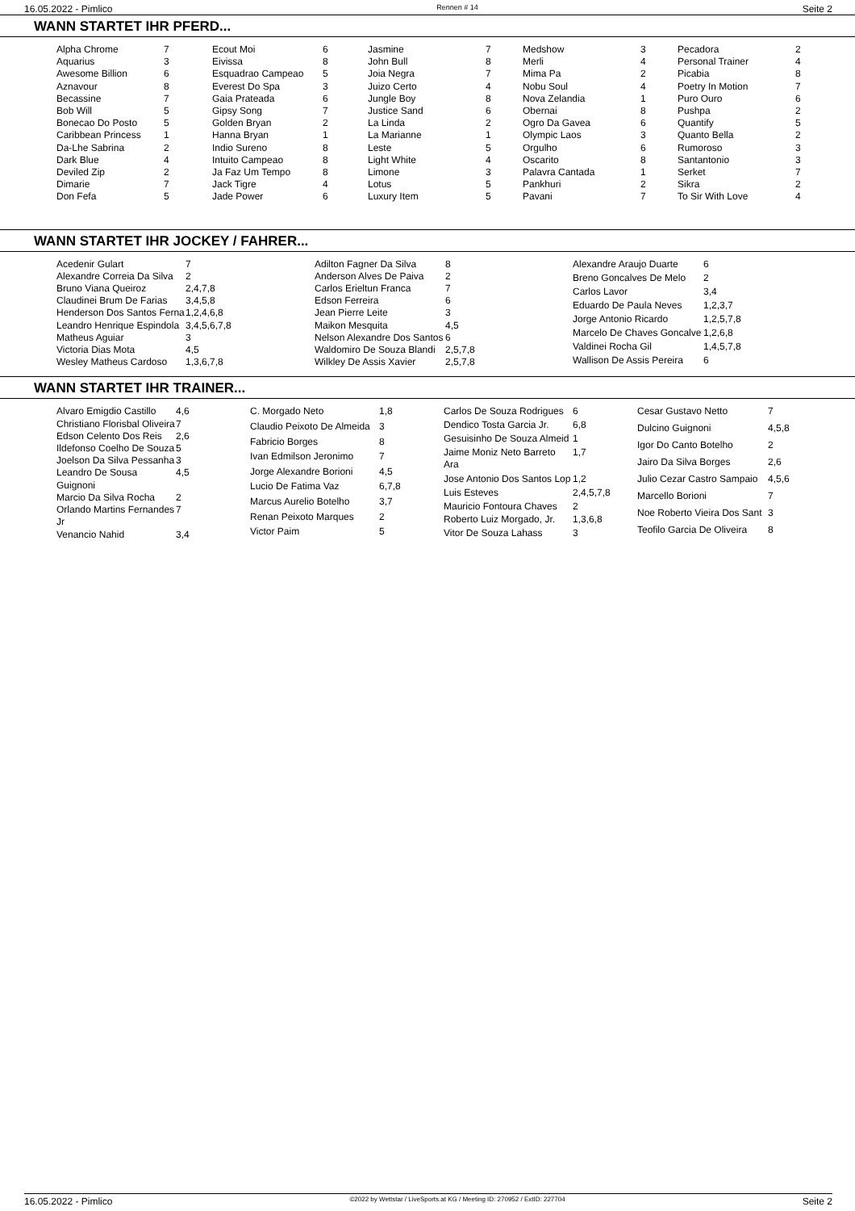16.05.2022 - Pimlico Rennen # 14 Seite 2
WANN STARTET IHR PFERD...
| Alpha Chrome | 7 | Ecout Moi | 6 | Jasmine | 7 | Medshow | 3 | Pecadora | 2 |
| Aquarius | 3 | Eivissa | 8 | John Bull | 8 | Merli | 4 | Personal Trainer | 4 |
| Awesome Billion | 6 | Esquadrao Campeao | 5 | Joia Negra | 7 | Mima Pa | 2 | Picabia | 8 |
| Aznavour | 8 | Everest Do Spa | 3 | Juizo Certo | 4 | Nobu Soul | 4 | Poetry In Motion | 7 |
| Becassine | 7 | Gaia Prateada | 6 | Jungle Boy | 8 | Nova Zelandia | 1 | Puro Ouro | 6 |
| Bob Will | 5 | Gipsy Song | 7 | Justice Sand | 6 | Obernai | 8 | Pushpa | 2 |
| Bonecao Do Posto | 5 | Golden Bryan | 2 | La Linda | 2 | Ogro Da Gavea | 6 | Quantify | 5 |
| Caribbean Princess | 1 | Hanna Bryan | 1 | La Marianne | 1 | Olympic Laos | 3 | Quanto Bella | 2 |
| Da-Lhe Sabrina | 2 | Indio Sureno | 8 | Leste | 5 | Orgulho | 6 | Rumoroso | 3 |
| Dark Blue | 4 | Intuito Campeao | 8 | Light White | 4 | Oscarito | 8 | Santantonio | 3 |
| Deviled Zip | 2 | Ja Faz Um Tempo | 8 | Limone | 3 | Palavra Cantada | 1 | Serket | 7 |
| Dimarie | 7 | Jack Tigre | 4 | Lotus | 5 | Pankhuri | 2 | Sikra | 2 |
| Don Fefa | 5 | Jade Power | 6 | Luxury Item | 5 | Pavani | 7 | To Sir With Love | 4 |
WANN STARTET IHR JOCKEY / FAHRER...
| Acedenir Gulart | 7 |
| Alexandre Correia Da Silva | 2 |
| Bruno Viana Queiroz | 2,4,7,8 |
| Claudinei Brum De Farias | 3,4,5,8 |
| Henderson Dos Santos Ferna | 1,2,4,6,8 |
| Leandro Henrique Espindola | 3,4,5,6,7,8 |
| Matheus Aguiar | 3 |
| Victoria Dias Mota | 4,5 |
| Wesley Matheus Cardoso | 1,3,6,7,8 |
| Adilton Fagner Da Silva | 8 |
| Anderson Alves De Paiva | 2 |
| Carlos Erieltun Franca | 7 |
| Edson Ferreira | 6 |
| Jean Pierre Leite | 3 |
| Maikon Mesquita | 4,5 |
| Nelson Alexandre Dos Santos | 6 |
| Waldomiro De Souza Blandi | 2,5,7,8 |
| Wilkley De Assis Xavier | 2,5,7,8 |
| Alexandre Araujo Duarte | 6 |
| Breno Goncalves De Melo | 2 |
| Carlos Lavor | 3,4 |
| Eduardo De Paula Neves | 1,2,3,7 |
| Jorge Antonio Ricardo | 1,2,5,7,8 |
| Marcelo De Chaves Goncalve | 1,2,6,8 |
| Valdinei Rocha Gil | 1,4,5,7,8 |
| Wallison De Assis Pereira | 6 |
WANN STARTET IHR TRAINER...
| Alvaro Emigdio Castillo | 4,6 |
| Christiano Florisbal Oliveira | 7 |
| Edson Celento Dos Reis | 2,6 |
| Ildefonso Coelho De Souza | 5 |
| Joelson Da Silva Pessanha | 3 |
| Leandro De Sousa Guignoni | 4,5 |
| Marcio Da Silva Rocha | 2 |
| Orlando Martins Fernandes Jr | 7 |
| Venancio Nahid | 3,4 |
| C. Morgado Neto | 1,8 |
| Claudio Peixoto De Almeida | 3 |
| Fabricio Borges | 8 |
| Ivan Edmilson Jeronimo | 7 |
| Jorge Alexandre Borioni | 4,5 |
| Lucio De Fatima Vaz | 6,7,8 |
| Marcus Aurelio Botelho | 3,7 |
| Renan Peixoto Marques | 2 |
| Victor Paim | 5 |
| Carlos De Souza Rodrigues | 6 |
| Dendico Tosta Garcia Jr. | 6,8 |
| Gesuisinho De Souza Almeid | 1 |
| Jaime Moniz Neto Barreto Ara | 1,7 |
| Jose Antonio Dos Santos Lop | 1,2 |
| Luis Esteves | 2,4,5,7,8 |
| Mauricio Fontoura Chaves | 2 |
| Roberto Luiz Morgado, Jr. | 1,3,6,8 |
| Vitor De Souza Lahass | 3 |
| Cesar Gustavo Netto | 7 |
| Dulcino Guignoni | 4,5,8 |
| Igor Do Canto Botelho | 2 |
| Jairo Da Silva Borges | 2,6 |
| Julio Cezar Castro Sampaio | 4,5,6 |
| Marcello Borioni | 7 |
| Noe Roberto Vieira Dos Sant | 3 |
| Teofilo Garcia De Oliveira | 8 |
16.05.2022 - Pimlico ©2022 by Wettstar / LiveSports.at KG / Meeting ID: 270952 / ExtID: 227704 Seite 2